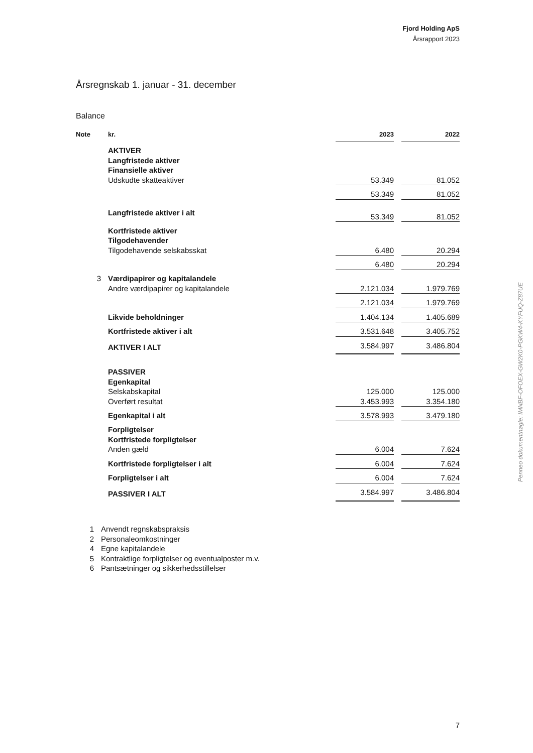Fjord Holding ApS
Årsrapport 2023
Årsregnskab 1. januar - 31. december
Balance
| Note | kr. | 2023 | | 2022 |
| --- | --- | --- | --- | --- |
| | AKTIVER | | | |
| | Langfristede aktiver | | | |
| | Finansielle aktiver | | | |
| | Udskudte skatteaktiver | 53.349 | | 81.052 |
| | | 53.349 | | 81.052 |
| | Langfristede aktiver i alt | 53.349 | | 81.052 |
| | Kortfristede aktiver | | | |
| | Tilgodehavender | | | |
| | Tilgodehavende selskabsskat | 6.480 | | 20.294 |
| | | 6.480 | | 20.294 |
| 3 | Værdipapirer og kapitalandele | | | |
| | Andre værdipapirer og kapitalandele | 2.121.034 | | 1.979.769 |
| | | 2.121.034 | | 1.979.769 |
| | Likvide beholdninger | 1.404.134 | | 1.405.689 |
| | Kortfristede aktiver i alt | 3.531.648 | | 3.405.752 |
| | AKTIVER I ALT | 3.584.997 | | 3.486.804 |
| | PASSIVER | | | |
| | Egenkapital | | | |
| | Selskabskapital | 125.000 | | 125.000 |
| | Overført resultat | 3.453.993 | | 3.354.180 |
| | Egenkapital i alt | 3.578.993 | | 3.479.180 |
| | Forpligtelser | | | |
| | Kortfristede forpligtelser | | | |
| | Anden gæld | 6.004 | | 7.624 |
| | Kortfristede forpligtelser i alt | 6.004 | | 7.624 |
| | Forpligtelser i alt | 6.004 | | 7.624 |
| | PASSIVER I ALT | 3.584.997 | | 3.486.804 |
1 Anvendt regnskabspraksis
2 Personaleomkostninger
4 Egne kapitalandele
5 Kontraktlige forpligtelser og eventualposter m.v.
6 Pantsætninger og sikkerhedsstillelser
Penneo dokumentnøgle: IMNBF-OFOEX-GW2K0-PGKW4-KYFUQ-Z87UE
7